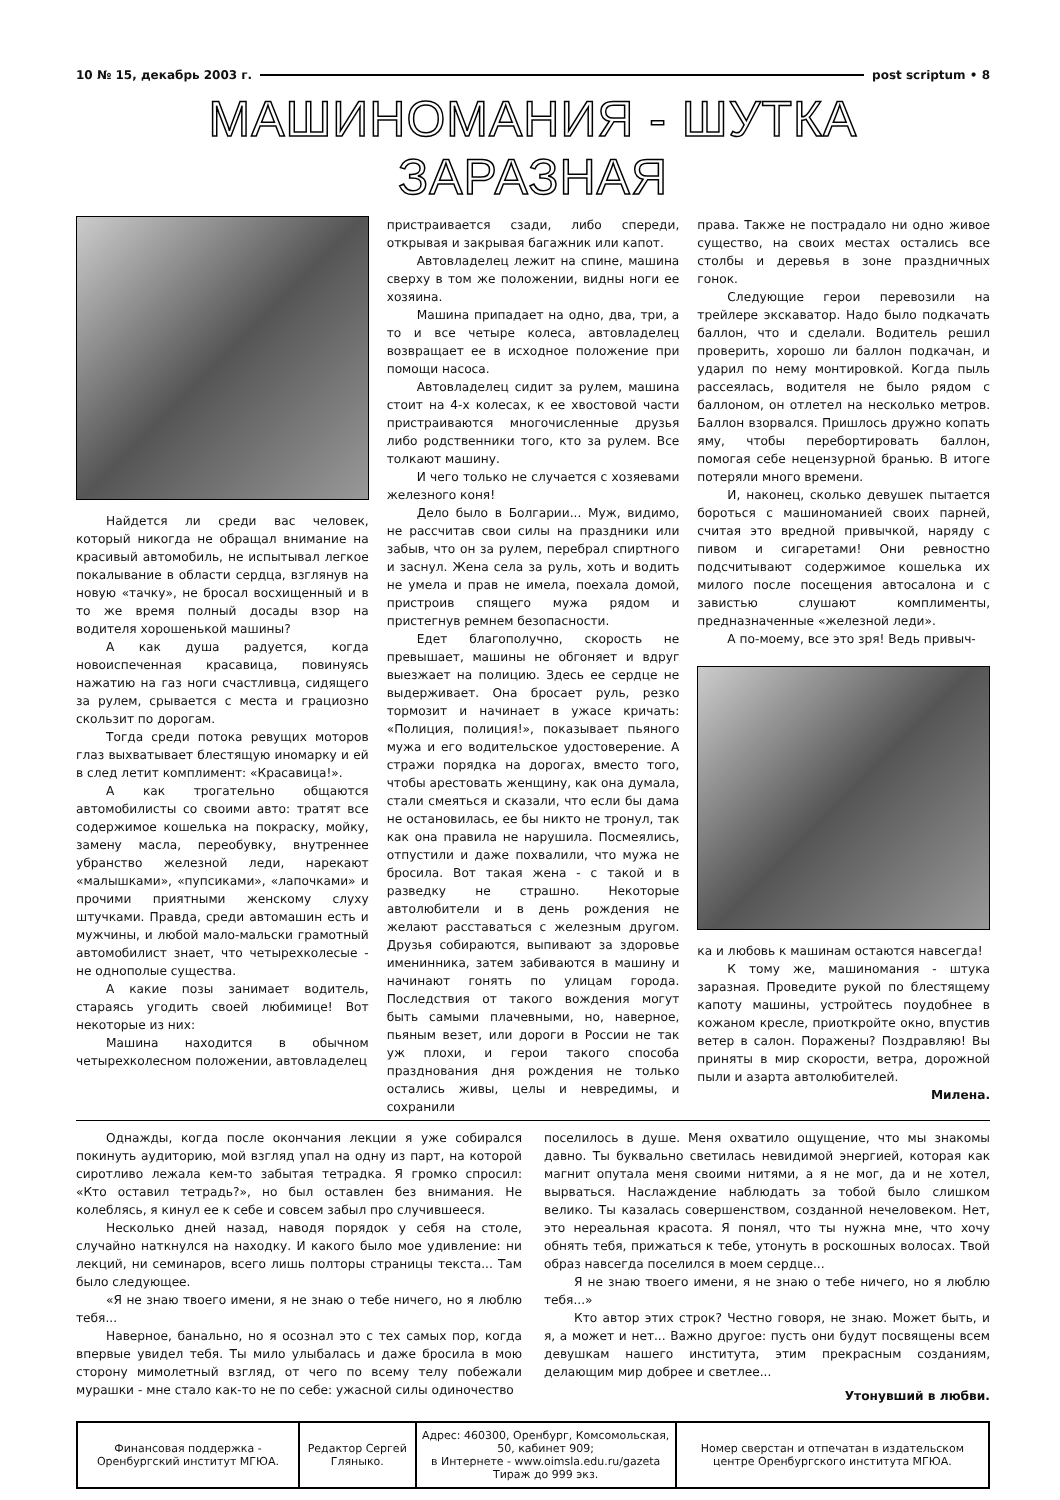10 № 15, декабрь 2003 г. post scriptum • 8
МАШИНОМАНИЯ - ШУТКА ЗАРАЗНАЯ
Найдется ли среди вас человек, который никогда не обращал внимание на красивый автомобиль, не испытывал легкое покалывание в области сердца, взглянув на новую «тачку», не бросал восхищенный и в то же время полный досады взор на водителя хорошенькой машины?
А как душа радуется, когда новоиспеченная красавица, повинуясь нажатию на газ ноги счастливца, сидящего за рулем, срывается с места и грациозно скользит по дорогам.
Тогда среди потока ревущих моторов глаз выхватывает блестящую иномарку и ей в след летит комплимент: «Красавица!».
А как трогательно общаются автомобилисты со своими авто: тратят все содержимое кошелька на покраску, мойку, замену масла, переобувку, внутреннее убранство железной леди, нарекают «малышками», «пупсиками», «лапочками» и прочими приятными женскому слуху штучками. Правда, среди автомашин есть и мужчины, и любой мало-мальски грамотный автомобилист знает, что четырехколесые - не однополые существа.
А какие позы занимает водитель, стараясь угодить своей любимице! Вот некоторые из них:
Машина находится в обычном четырехколесном положении, автовладелец
пристраивается сзади, либо спереди, открывая и закрывая багажник или капот.
Автовладелец лежит на спине, машина сверху в том же положении, видны ноги ее хозяина.
Машина припадает на одно, два, три, а то и все четыре колеса, автовладелец возвращает ее в исходное положение при помощи насоса.
Автовладелец сидит за рулем, машина стоит на 4-х колесах, к ее хвостовой части пристраиваются многочисленные друзья либо родственники того, кто за рулем. Все толкают машину.
И чего только не случается с хозяевами железного коня!
Дело было в Болгарии... Муж, видимо, не рассчитав свои силы на праздники или забыв, что он за рулем, перебрал спиртного и заснул. Жена села за руль, хоть и водить не умела и прав не имела, поехала домой, пристроив спящего мужа рядом и пристегнув ремнем безопасности.
Едет благополучно, скорость не превышает, машины не обгоняет и вдруг выезжает на полицию. Здесь ее сердце не выдерживает. Она бросает руль, резко тормозит и начинает в ужасе кричать: «Полиция, полиция!», показывает пьяного мужа и его водительское удостоверение. А стражи порядка на дорогах, вместо того, чтобы арестовать женщину, как она думала, стали смеяться и сказали, что если бы дама не остановилась, ее бы никто не тронул, так как она правила не нарушила. Посмеялись, отпустили и даже похвалили, что мужа не бросила. Вот такая жена - с такой и в разведку не страшно. Некоторые автолюбители и в день рождения не желают расставаться с железным другом. Друзья собираются, выпивают за здоровье именинника, затем забиваются в машину и начинают гонять по улицам города. Последствия от такого вождения могут быть самыми плачевными, но, наверное, пьяным везет, или дороги в России не так уж плохи, и герои такого способа празднования дня рождения не только остались живы, целы и невредимы, и сохранили
права. Также не пострадало ни одно живое существо, на своих местах остались все столбы и деревья в зоне праздничных гонок.
Следующие герои перевозили на трейлере экскаватор. Надо было подкачать баллон, что и сделали. Водитель решил проверить, хорошо ли баллон подкачан, и ударил по нему монтировкой. Когда пыль рассеялась, водителя не было рядом с баллоном, он отлетел на несколько метров. Баллон взорвался. Пришлось дружно копать яму, чтобы перебортировать баллон, помогая себе нецензурной бранью. В итоге потеряли много времени.
И, наконец, сколько девушек пытается бороться с машиноманией своих парней, считая это вредной привычкой, наряду с пивом и сигаретами! Они ревностно подсчитывают содержимое кошелька их милого после посещения автосалона и с завистью слушают комплименты, предназначенные «железной леди».
А по-моему, все это зря! Ведь привыч-
ка и любовь к машинам остаются навсегда!
К тому же, машиномания - штука заразная. Проведите рукой по блестящему капоту машины, устройтесь поудобнее в кожаном кресле, приоткройте окно, впустив ветер в салон. Поражены? Поздравляю! Вы приняты в мир скорости, ветра, дорожной пыли и азарта автолюбителей.
Милена.
Однажды, когда после окончания лекции я уже собирался покинуть аудиторию, мой взгляд упал на одну из парт, на которой сиротливо лежала кем-то забытая тетрадка. Я громко спросил: «Кто оставил тетрадь?», но был оставлен без внимания. Не колеблясь, я кинул ее к себе и совсем забыл про случившееся.
Несколько дней назад, наводя порядок у себя на столе, случайно наткнулся на находку. И какого было мое удивление: ни лекций, ни семинаров, всего лишь полторы страницы текста... Там было следующее.
«Я не знаю твоего имени, я не знаю о тебе ничего, но я люблю тебя...
Наверное, банально, но я осознал это с тех самых пор, когда впервые увидел тебя. Ты мило улыбалась и даже бросила в мою сторону мимолетный взгляд, от чего по всему телу побежали мурашки - мне стало как-то не по себе: ужасной силы одиночество
поселилось в душе. Меня охватило ощущение, что мы знакомы давно. Ты буквально светилась невидимой энергией, которая как магнит опутала меня своими нитями, а я не мог, да и не хотел, вырваться. Наслаждение наблюдать за тобой было слишком велико. Ты казалась совершенством, созданной нечеловеком. Нет, это нереальная красота. Я понял, что ты нужна мне, что хочу обнять тебя, прижаться к тебе, утонуть в роскошных волосах. Твой образ навсегда поселился в моем сердце...
Я не знаю твоего имени, я не знаю о тебе ничего, но я люблю тебя...»
Кто автор этих строк? Честно говоря, не знаю. Может быть, и я, а может и нет... Важно другое: пусть они будут посвящены всем девушкам нашего института, этим прекрасным созданиям, делающим мир добрее и светлее...
Утонувший в любви.
| Финансовая поддержка - Оренбургский институт МГЮА. | Редактор Сергей Гляныко. | Адрес: 460300, Оренбург, Комсомольская, 50, кабинет 909; в Интернете - www.oimsla.edu.ru/gazeta Тираж до 999 экз. | Номер сверстан и отпечатан в издательском центре Оренбургского института МГЮА. |